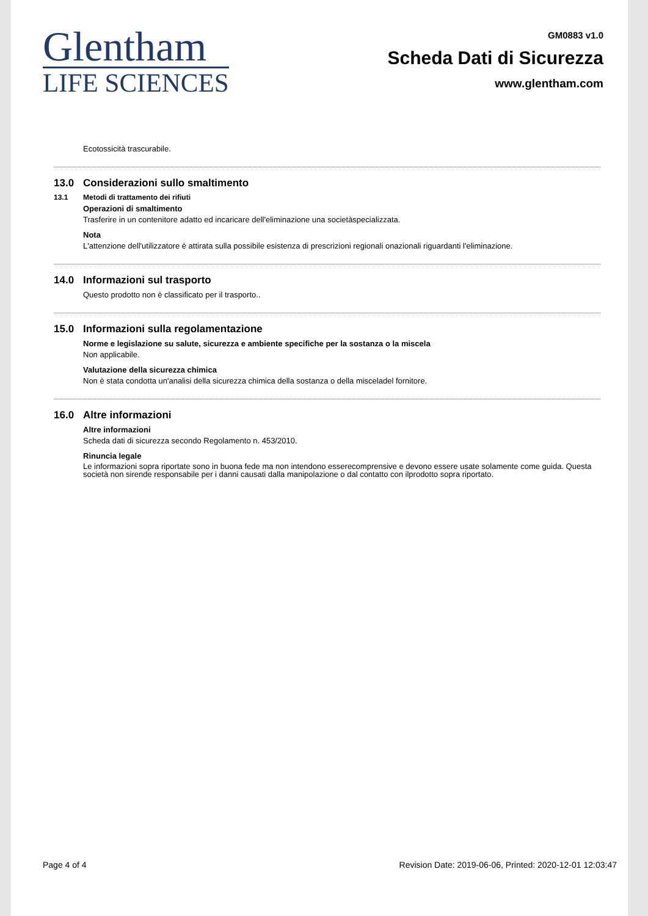Glentham
LIFE SCIENCES
GM0883 v1.0
Scheda Dati di Sicurezza
www.glentham.com
Ecotossicità trascurabile.
13.0 Considerazioni sullo smaltimento
13.1 Metodi di trattamento dei rifiuti
Operazioni di smaltimento
Trasferire in un contenitore adatto ed incaricare dell'eliminazione una societàspecializzata.
Nota
L'attenzione dell'utilizzatore è attirata sulla possibile esistenza di prescrizioni regionali onazionali riguardanti l'eliminazione.
14.0 Informazioni sul trasporto
Questo prodotto non è classificato per il trasporto..
15.0 Informazioni sulla regolamentazione
Norme e legislazione su salute, sicurezza e ambiente specifiche per la sostanza o la miscela
Non applicabile.
Valutazione della sicurezza chimica
Non è stata condotta un'analisi della sicurezza chimica della sostanza o della misceladel fornitore.
16.0 Altre informazioni
Altre informazioni
Scheda dati di sicurezza secondo Regolamento n. 453/2010.
Rinuncia legale
Le informazioni sopra riportate sono in buona fede ma non intendono esserecomprensive e devono essere usate solamente come guida. Questa società non sirende responsabile per i danni causati dalla manipolazione o dal contatto con ilprodotto sopra riportato.
Page 4 of 4 Revision Date: 2019-06-06, Printed: 2020-12-01 12:03:47